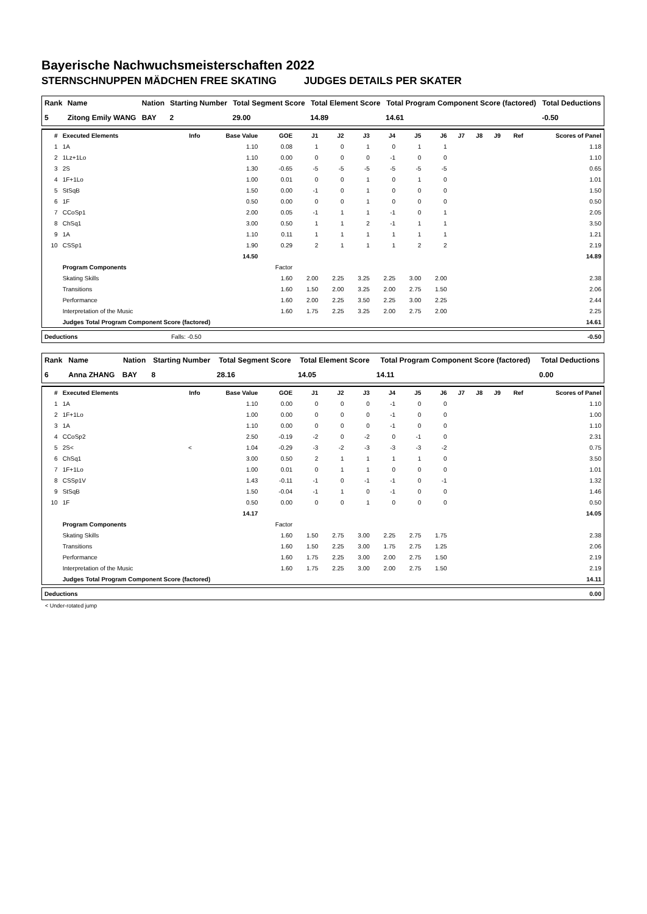Bayerische Nachwuchsmeisterschaften 2022
STERNSCHNUPPEN MÄDCHEN FREE SKATING JUDGES DETAILS PER SKATER
| Rank | Name | Nation | Starting Number | Total Segment Score | Total Element Score | Total Program Component Score (factored) | Total Deductions |
| --- | --- | --- | --- | --- | --- | --- | --- |
| 5 | Zitong Emily WANG | BAY | 2 | 29.00 | 14.89 | 14.61 | -0.50 |
| # | Executed Elements | Info | Base Value | GOE | J1 | J2 | J3 | J4 | J5 | J6 | J7 | J8 | J9 | Ref | Scores of Panel |
| --- | --- | --- | --- | --- | --- | --- | --- | --- | --- | --- | --- | --- | --- | --- | --- |
| 1 | 1A | | 1.10 | 0.08 | 1 | 0 | 1 | 0 | 1 | 1 | | | | | 1.18 |
| 2 | 1Lz+1Lo | | 1.10 | 0.00 | 0 | 0 | 0 | -1 | 0 | 0 | | | | | 1.10 |
| 3 | 2S | | 1.30 | -0.65 | -5 | -5 | -5 | -5 | -5 | -5 | | | | | 0.65 |
| 4 | 1F+1Lo | | 1.00 | 0.01 | 0 | 0 | 1 | 0 | 1 | 0 | | | | | 1.01 |
| 5 | StSqB | | 1.50 | 0.00 | -1 | 0 | 1 | 0 | 0 | 0 | | | | | 1.50 |
| 6 | 1F | | 0.50 | 0.00 | 0 | 0 | 1 | 0 | 0 | 0 | | | | | 0.50 |
| 7 | CCoSp1 | | 2.00 | 0.05 | -1 | 1 | 1 | -1 | 0 | 1 | | | | | 2.05 |
| 8 | ChSq1 | | 3.00 | 0.50 | 1 | 1 | 2 | -1 | 1 | 1 | | | | | 3.50 |
| 9 | 1A | | 1.10 | 0.11 | 1 | 1 | 1 | 1 | 1 | 1 | | | | | 1.21 |
| 10 | CSSp1 | | 1.90 | 0.29 | 2 | 1 | 1 | 1 | 2 | 2 | | | | | 2.19 |
| | | | 14.50 | | | | | | | | | | | | 14.89 |
| | Program Components | | | Factor | | | | | | | | | | | |
| | Skating Skills | | | 1.60 | 2.00 | 2.25 | 3.25 | 2.25 | 3.00 | 2.00 | | | | | 2.38 |
| | Transitions | | | 1.60 | 1.50 | 2.00 | 3.25 | 2.00 | 2.75 | 1.50 | | | | | 2.06 |
| | Performance | | | 1.60 | 2.00 | 2.25 | 3.50 | 2.25 | 3.00 | 2.25 | | | | | 2.44 |
| | Interpretation of the Music | | | 1.60 | 1.75 | 2.25 | 3.25 | 2.00 | 2.75 | 2.00 | | | | | 2.25 |
| | Judges Total Program Component Score (factored) | | | | | | | | | | | | | | 14.61 |
| Deductions | Falls: -0.50 | -0.50 |
| Rank | Name | Nation | Starting Number | Total Segment Score | Total Element Score | Total Program Component Score (factored) | Total Deductions |
| --- | --- | --- | --- | --- | --- | --- | --- |
| 6 | Anna ZHANG | BAY | 8 | 28.16 | 14.05 | 14.11 | 0.00 |
| # | Executed Elements | Info | Base Value | GOE | J1 | J2 | J3 | J4 | J5 | J6 | J7 | J8 | J9 | Ref | Scores of Panel |
| --- | --- | --- | --- | --- | --- | --- | --- | --- | --- | --- | --- | --- | --- | --- | --- |
| 1 | 1A | | 1.10 | 0.00 | 0 | 0 | 0 | -1 | 0 | 0 | | | | | 1.10 |
| 2 | 1F+1Lo | | 1.00 | 0.00 | 0 | 0 | 0 | -1 | 0 | 0 | | | | | 1.00 |
| 3 | 1A | | 1.10 | 0.00 | 0 | 0 | 0 | -1 | 0 | 0 | | | | | 1.10 |
| 4 | CCoSp2 | | 2.50 | -0.19 | -2 | 0 | -2 | 0 | -1 | 0 | | | | | 2.31 |
| 5 | 2S< | < | 1.04 | -0.29 | -3 | -2 | -3 | -3 | -3 | -2 | | | | | 0.75 |
| 6 | ChSq1 | | 3.00 | 0.50 | 2 | 1 | 1 | 1 | 1 | 0 | | | | | 3.50 |
| 7 | 1F+1Lo | | 1.00 | 0.01 | 0 | 1 | 1 | 0 | 0 | 0 | | | | | 1.01 |
| 8 | CSSp1V | | 1.43 | -0.11 | -1 | 0 | -1 | -1 | 0 | -1 | | | | | 1.32 |
| 9 | StSqB | | 1.50 | -0.04 | -1 | 1 | 0 | -1 | 0 | 0 | | | | | 1.46 |
| 10 | 1F | | 0.50 | 0.00 | 0 | 0 | 1 | 0 | 0 | 0 | | | | | 0.50 |
| | | | 14.17 | | | | | | | | | | | | 14.05 |
| | Program Components | | | Factor | | | | | | | | | | | |
| | Skating Skills | | | 1.60 | 1.50 | 2.75 | 3.00 | 2.25 | 2.75 | 1.75 | | | | | 2.38 |
| | Transitions | | | 1.60 | 1.50 | 2.25 | 3.00 | 1.75 | 2.75 | 1.25 | | | | | 2.06 |
| | Performance | | | 1.60 | 1.75 | 2.25 | 3.00 | 2.00 | 2.75 | 1.50 | | | | | 2.19 |
| | Interpretation of the Music | | | 1.60 | 1.75 | 2.25 | 3.00 | 2.00 | 2.75 | 1.50 | | | | | 2.19 |
| | Judges Total Program Component Score (factored) | | | | | | | | | | | | | | 14.11 |
| Deductions | 0.00 |
< Under-rotated jump